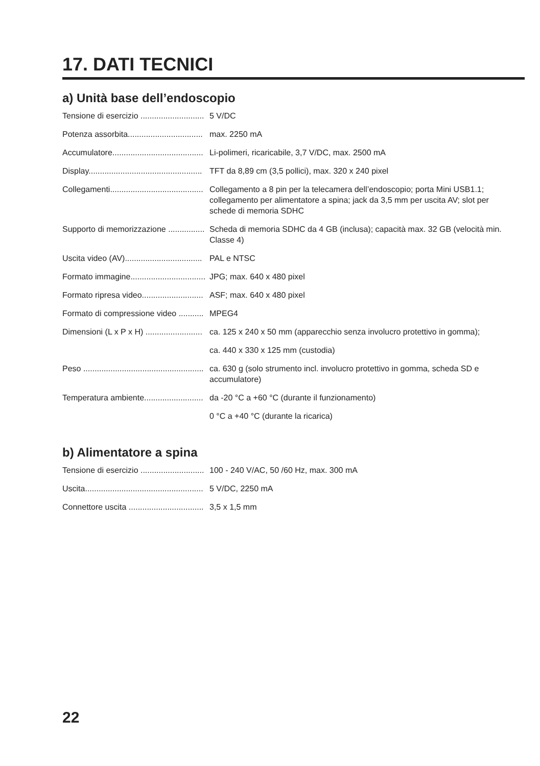17. DATI TECNICI
a) Unità base dell’endoscopio
| Tensione di esercizio ............................ | 5 V/DC |
| Potenza assorbita................................. | max. 2250 mA |
| Accumulatore........................................ | Li-polimeri, ricaricabile, 3,7 V/DC, max. 2500 mA |
| Display.................................................. | TFT da 8,89 cm (3,5 pollici), max. 320 x 240 pixel |
| Collegamenti......................................... | Collegamento a 8 pin per la telecamera dell’endoscopio; porta Mini USB1.1; collegamento per alimentatore a spina; jack da 3,5 mm per uscita AV; slot per schede di memoria SDHC |
| Supporto di memorizzazione ................ | Scheda di memoria SDHC da 4 GB (inclusa); capacità max. 32 GB (velocità min. Classe 4) |
| Uscita video (AV).................................. | PAL e NTSC |
| Formato immagine................................. | JPG; max. 640 x 480 pixel |
| Formato ripresa video........................... | ASF; max. 640 x 480 pixel |
| Formato di compressione video ........... | MPEG4 |
| Dimensioni (L x P x H) ......................... | ca. 125 x 240 x 50 mm (apparecchio senza involucro protettivo in gomma); |
| | ca. 440 x 330 x 125 mm (custodia) |
| Peso ..................................................... | ca. 630 g (solo strumento incl. involucro protettivo in gomma, scheda SD e accumulatore) |
| Temperatura ambiente.......................... | da -20 °C a +60 °C (durante il funzionamento) |
| | 0 °C a +40 °C (durante la ricarica) |
b) Alimentatore a spina
| Tensione di esercizio ............................ | 100 - 240 V/AC, 50 /60 Hz, max. 300 mA |
| Uscita.................................................... | 5 V/DC, 2250 mA |
| Connettore uscita ................................. | 3,5 x 1,5 mm |
22